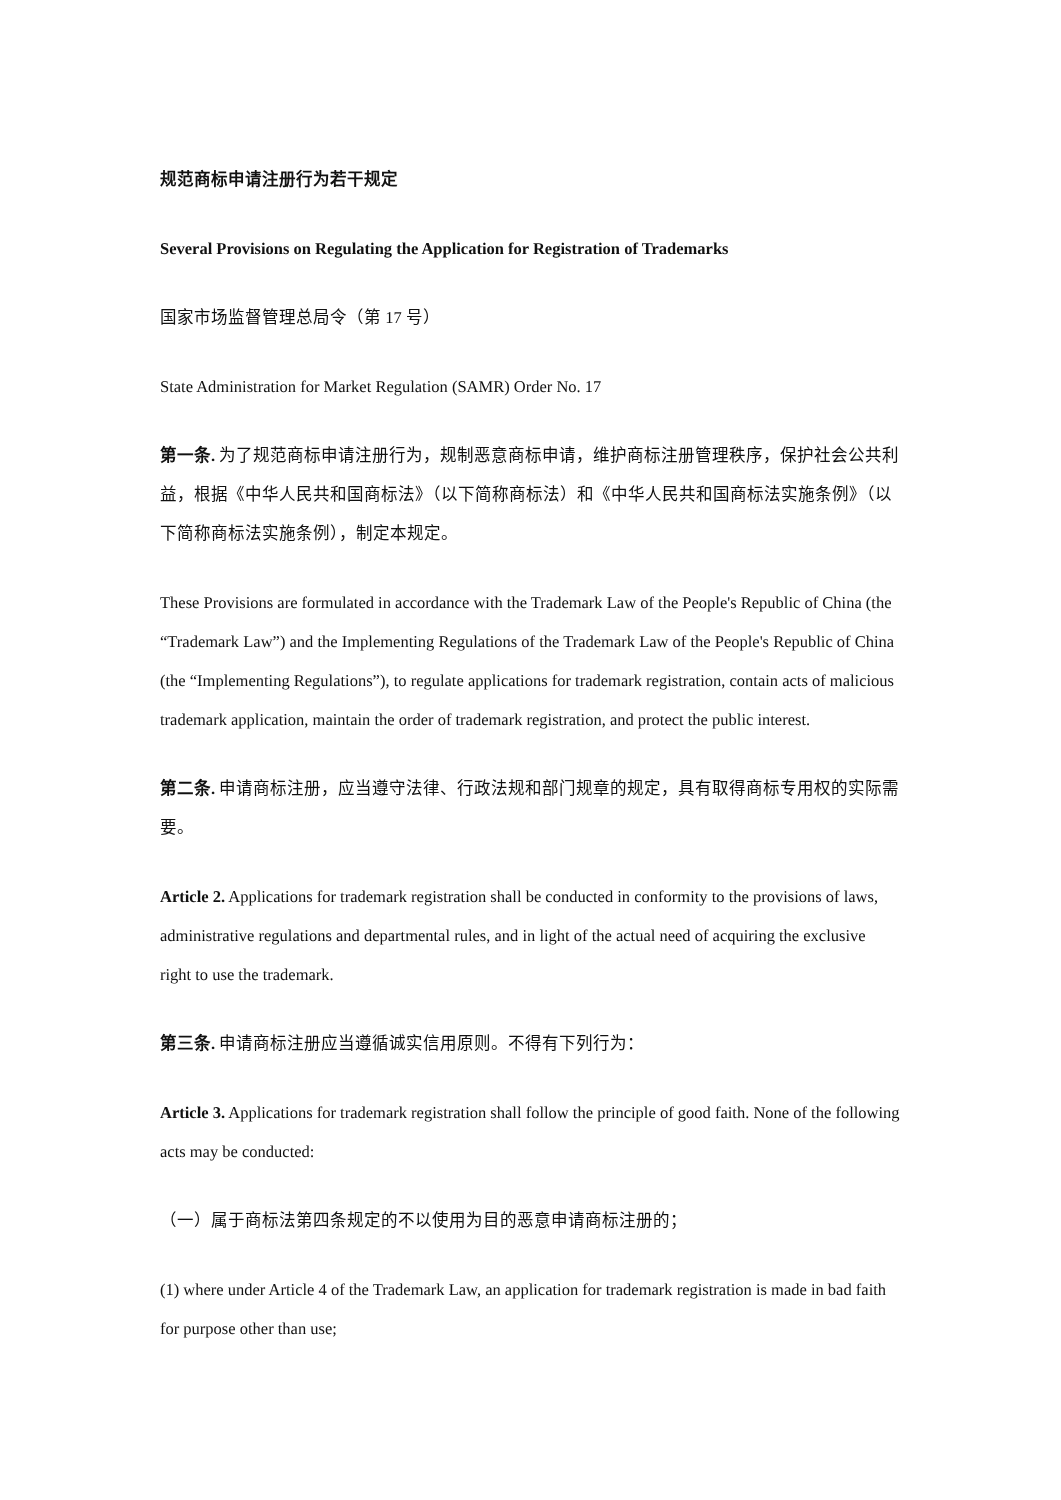规范商标申请注册行为若干规定
Several Provisions on Regulating the Application for Registration of Trademarks
国家市场监督管理总局令（第 17 号）
State Administration for Market Regulation (SAMR) Order No. 17
第一条. 为了规范商标申请注册行为，规制恶意商标申请，维护商标注册管理秩序，保护社会公共利益，根据《中华人民共和国商标法》（以下简称商标法）和《中华人民共和国商标法实施条例》（以下简称商标法实施条例），制定本规定。
These Provisions are formulated in accordance with the Trademark Law of the People's Republic of China (the “Trademark Law”) and the Implementing Regulations of the Trademark Law of the People's Republic of China (the “Implementing Regulations”), to regulate applications for trademark registration, contain acts of malicious trademark application, maintain the order of trademark registration, and protect the public interest.
第二条. 申请商标注册，应当遵守法律、行政法规和部门规章的规定，具有取得商标专用权的实际需要。
Article 2. Applications for trademark registration shall be conducted in conformity to the provisions of laws, administrative regulations and departmental rules, and in light of the actual need of acquiring the exclusive right to use the trademark.
第三条. 申请商标注册应当遵循诚实信用原则。不得有下列行为：
Article 3. Applications for trademark registration shall follow the principle of good faith. None of the following acts may be conducted:
（一）属于商标法第四条规定的不以使用为目的恶意申请商标注册的；
(1) where under Article 4 of the Trademark Law, an application for trademark registration is made in bad faith for purpose other than use;